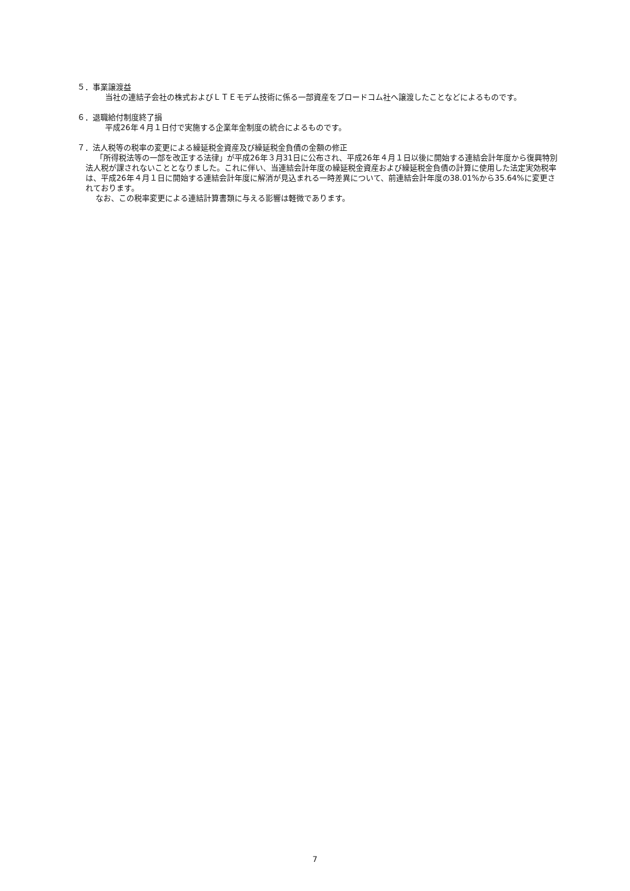５．事業譲渡益
当社の連結子会社の株式およびＬＴＥモデム技術に係る一部資産をブロードコム社へ譲渡したことなどによるものです。
６．退職給付制度終了損
平成26年４月１日付で実施する企業年金制度の統合によるものです。
７．法人税等の税率の変更による繰延税金資産及び繰延税金負債の金額の修正
「所得税法等の一部を改正する法律」が平成26年３月31日に公布され、平成26年４月１日以後に開始する連結会計年度から復興特別法人税が課されないこととなりました。これに伴い、当連結会計年度の繰延税金資産および繰延税金負債の計算に使用した法定実効税率は、平成26年４月１日に開始する連結会計年度に解消が見込まれる一時差異について、前連結会計年度の38.01%から35.64%に変更されております。
なお、この税率変更による連結計算書類に与える影響は軽微であります。
7